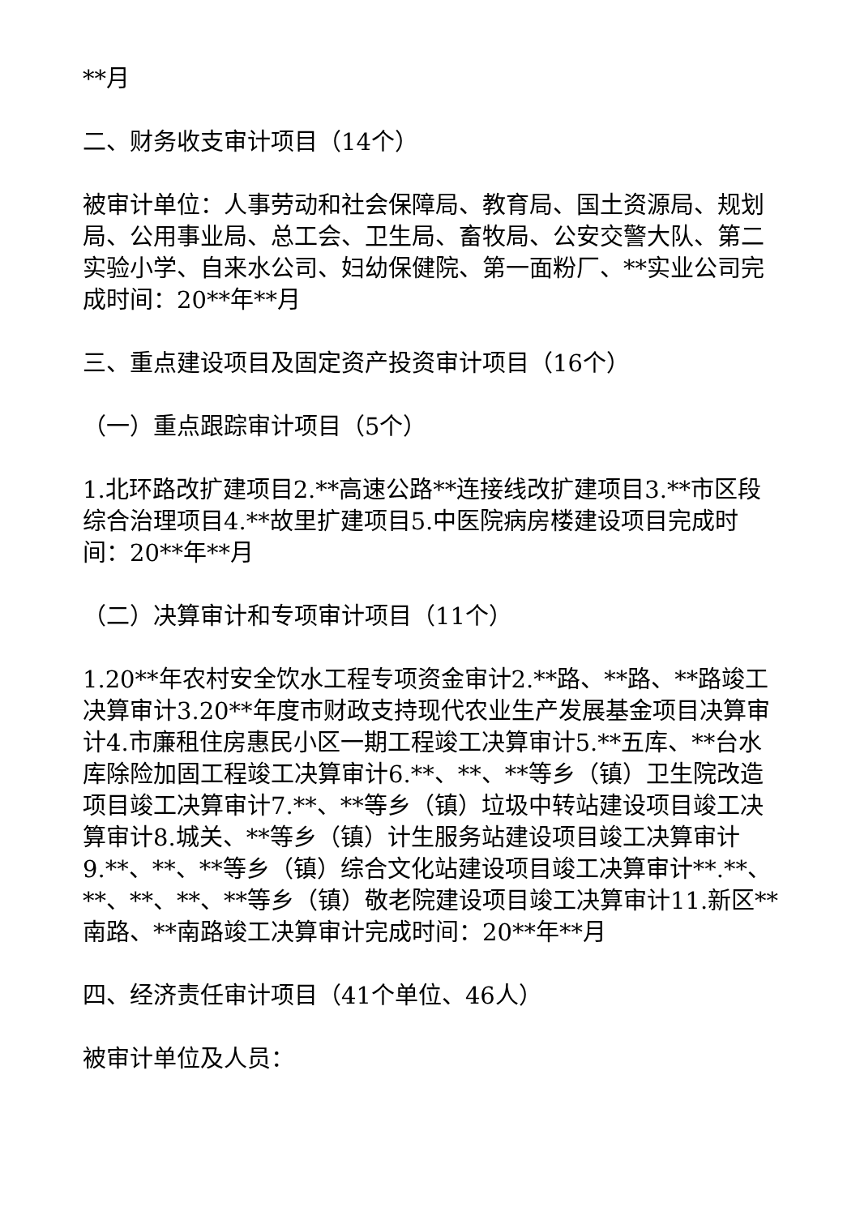**月
二、财务收支审计项目（14个）
被审计单位：人事劳动和社会保障局、教育局、国土资源局、规划局、公用事业局、总工会、卫生局、畜牧局、公安交警大队、第二实验小学、自来水公司、妇幼保健院、第一面粉厂、**实业公司完成时间：20**年**月
三、重点建设项目及固定资产投资审计项目（16个）
（一）重点跟踪审计项目（5个）
1.北环路改扩建项目2.**高速公路**连接线改扩建项目3.**市区段综合治理项目4.**故里扩建项目5.中医院病房楼建设项目完成时间：20**年**月
（二）决算审计和专项审计项目（11个）
1.20**年农村安全饮水工程专项资金审计2.**路、**路、**路竣工决算审计3.20**年度市财政支持现代农业生产发展基金项目决算审计4.市廉租住房惠民小区一期工程竣工决算审计5.**五库、**台水库除险加固工程竣工决算审计6.**、**、**等乡（镇）卫生院改造项目竣工决算审计7.**、**等乡（镇）垃圾中转站建设项目竣工决算审计8.城关、**等乡（镇）计生服务站建设项目竣工决算审计9.**、**、**等乡（镇）综合文化站建设项目竣工决算审计**.**、**、**、**、**等乡（镇）敬老院建设项目竣工决算审计11.新区**南路、**南路竣工决算审计完成时间：20**年**月
四、经济责任审计项目（41个单位、46人）
被审计单位及人员：